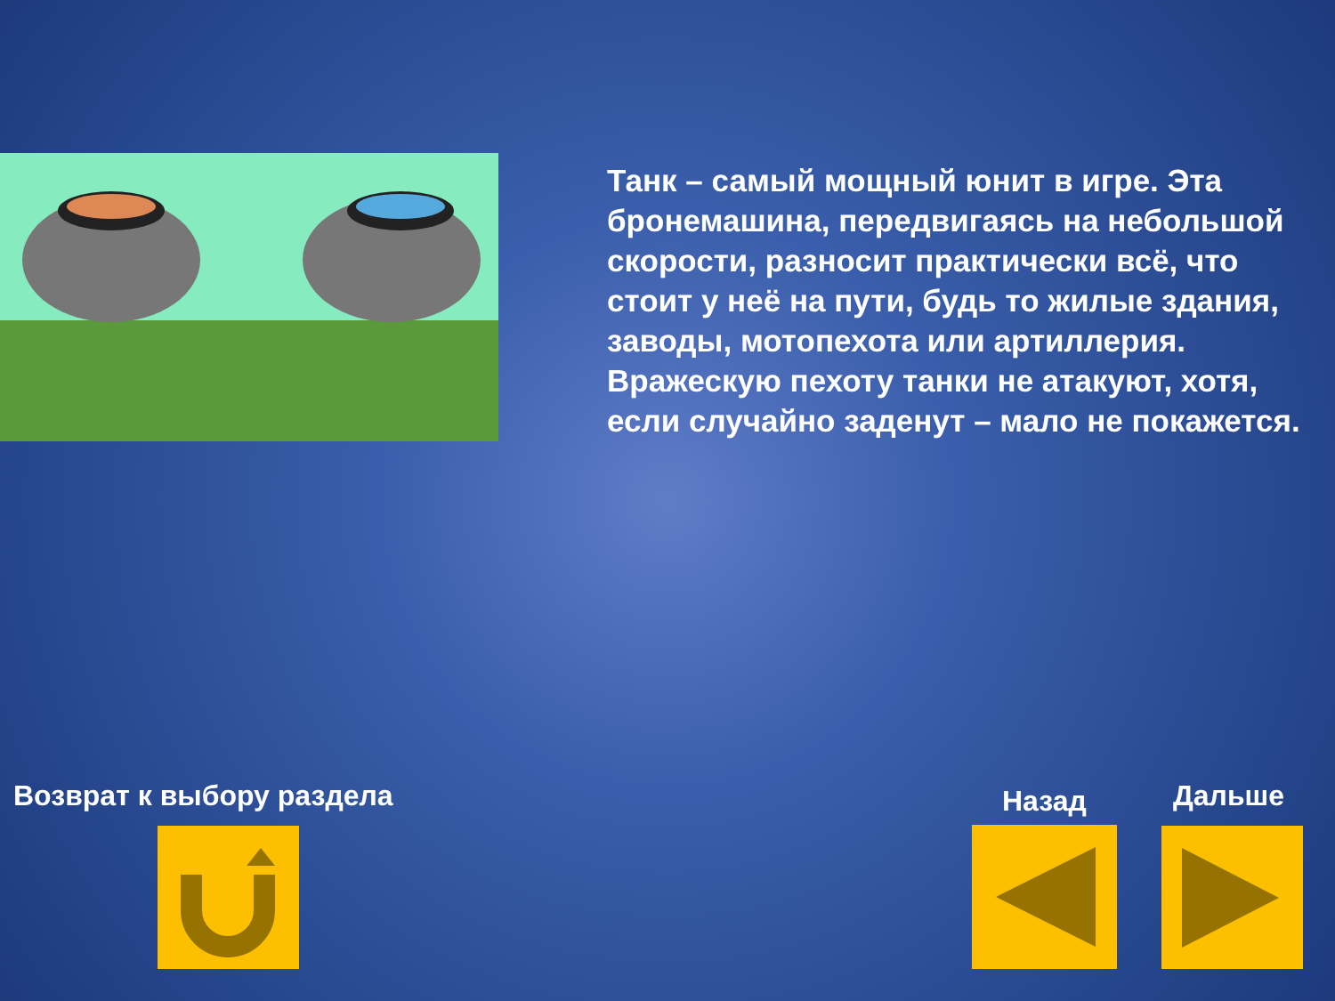Танк – самый мощный юнит в игре. Эта бронемашина, передвигаясь на небольшой скорости, разносит практически всё, что стоит у неё на пути, будь то жилые здания, заводы, мотопехота или артиллерия. Вражескую пехоту танки не атакуют, хотя, если случайно заденут – мало не покажется.
Возврат к выбору раздела Назад Дальше